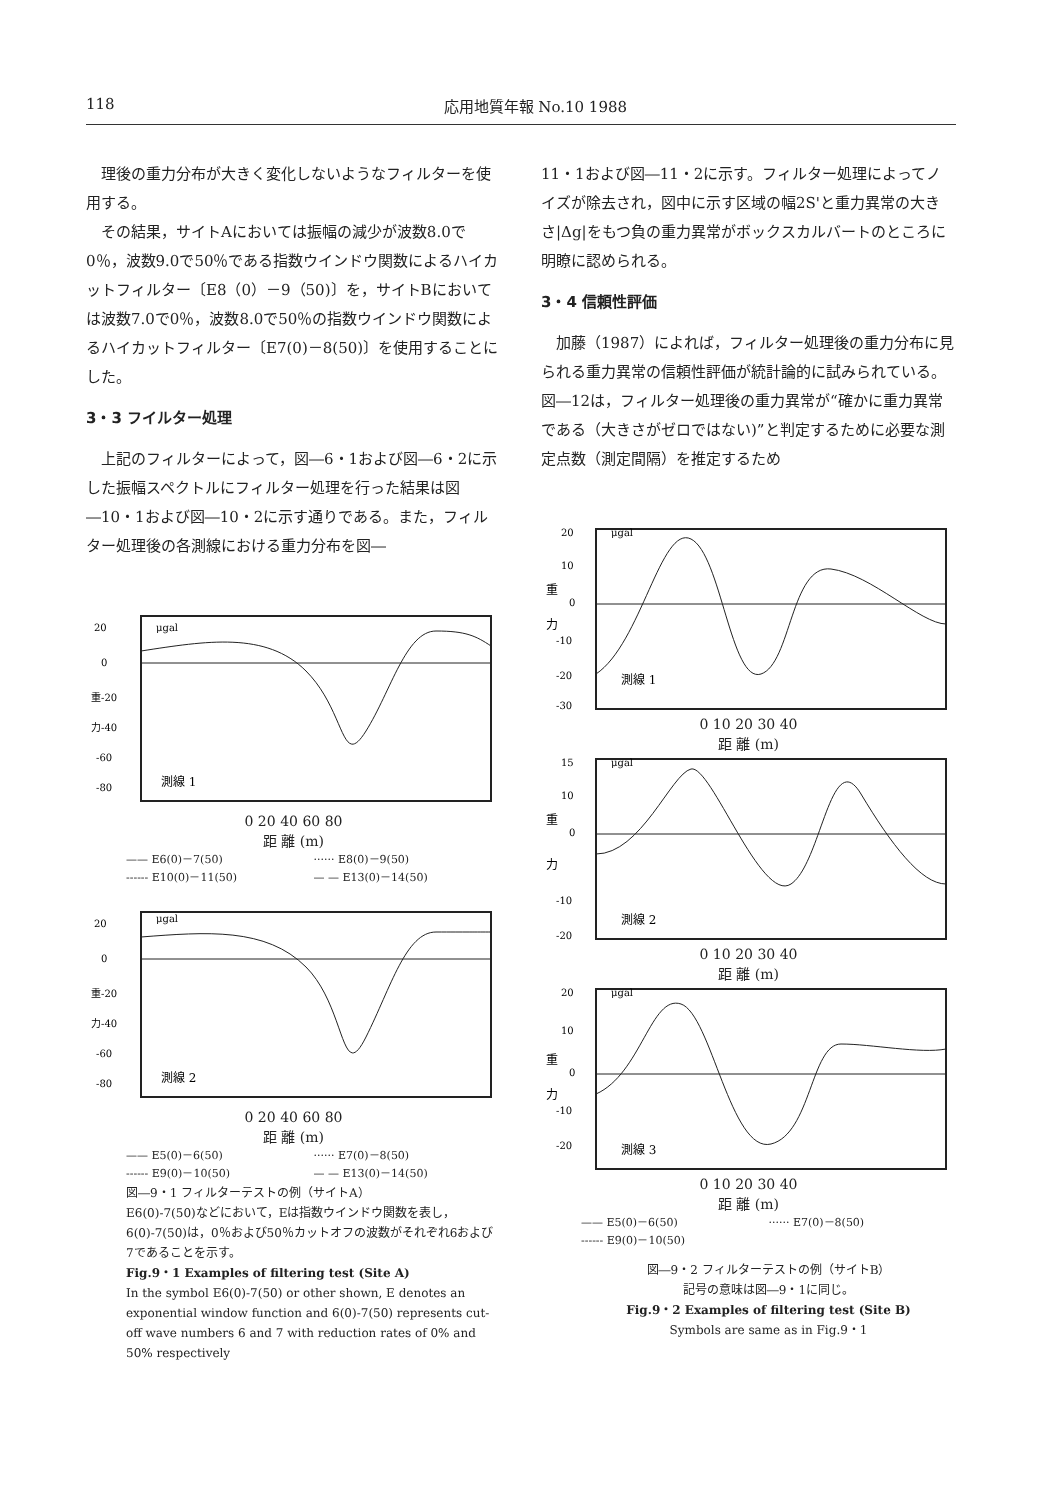118 応用地質年報 No.10 1988
理後の重力分布が大きく変化しないようなフィルターを使用する。
その結果，サイトAにおいては振幅の減少が波数8.0で0％，波数9.0で50％である指数ウインドウ関数によるハイカットフィルター〔E8（0）－9（50)〕を，サイトBにおいては波数7.0で0％，波数8.0で50％の指数ウインドウ関数によるハイカットフィルター〔E7(0)－8(50)〕を使用することにした。
3・3 フイルター処理
上記のフィルターによって，図―6・1および図―6・2に示した振幅スペクトルにフィルター処理を行った結果は図―10・1および図―10・2に示す通りである。また，フィルター処理後の各測線における重力分布を図―
20
0
重-20
力-40
-60
-80
μgal
測線 1
0 20 40 60 80
距 離 (m)
—— E6(0)－7(50) ······ E8(0)－9(50) ------ E10(0)－11(50) — — E13(0)－14(50)
20
0
重-20
力-40
-60
-80
μgal
測線 2
0 20 40 60 80
距 離 (m)
—— E5(0)－6(50) ······ E7(0)－8(50) ------ E9(0)－10(50) — — E13(0)－14(50)
図―9・1 フィルターテストの例（サイトA）
E6(0)-7(50)などにおいて，Eは指数ウインドウ関数を表し，6(0)-7(50)は，0％および50％カットオフの波数がそれぞれ6および7であることを示す。
Fig.9・1 Examples of filtering test (Site A)
In the symbol E6(0)-7(50) or other shown, E denotes an exponential window function and 6(0)-7(50) represents cut-off wave numbers 6 and 7 with reduction rates of 0% and 50% respectively
11・1および図―11・2に示す。フィルター処理によってノイズが除去され，図中に示す区域の幅2S'と重力異常の大きさ|Δg|をもつ負の重力異常がボックスカルバートのところに明瞭に認められる。
3・4 信頼性評価
加藤（1987）によれば，フィルター処理後の重力分布に見られる重力異常の信頼性評価が統計論的に試みられている。図―12は，フィルター処理後の重力異常が“確かに重力異常である（大きさがゼロではない)”と判定するために必要な測定点数（測定間隔）を推定するため
20
10
重
0
力
-10
-20
-30
μgal
測線 1
0 10 20 30 40
距 離 (m)
15
10
重
0
力
-10
-20
μgal
測線 2
0 10 20 30 40
距 離 (m)
20
10
重
0
力
-10
-20
μgal
測線 3
0 10 20 30 40
距 離 (m)
—— E5(0)－6(50) ······ E7(0)－8(50) ------ E9(0)－10(50)
図―9・2 フィルターテストの例（サイトB）
記号の意味は図―9・1に同じ。
Fig.9・2 Examples of filtering test (Site B)
Symbols are same as in Fig.9・1